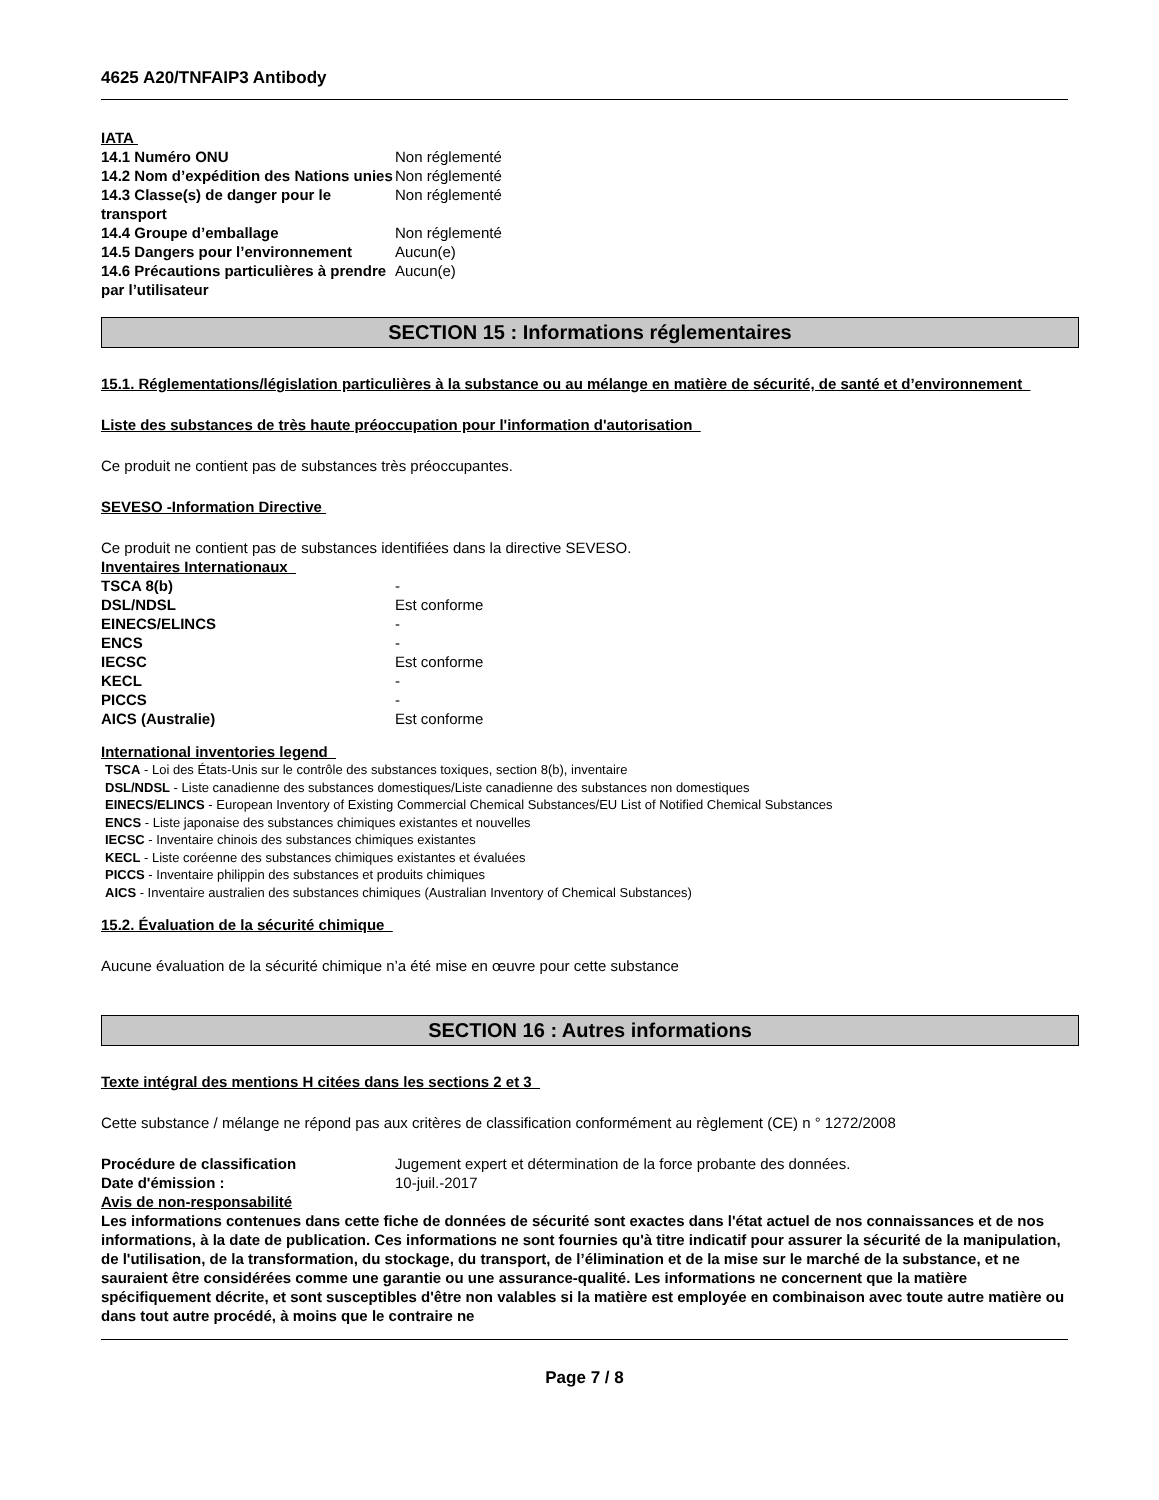4625 A20/TNFAIP3 Antibody
IATA
| 14.1 Numéro ONU | Non réglementé |
| 14.2 Nom d’expédition des Nations unies | Non réglementé |
| 14.3 Classe(s) de danger pour le transport | Non réglementé |
| 14.4 Groupe d’emballage | Non réglementé |
| 14.5 Dangers pour l’environnement | Aucun(e) |
| 14.6 Précautions particulières à prendre par l’utilisateur | Aucun(e) |
SECTION 15 : Informations réglementaires
15.1. Réglementations/législation particulières à la substance ou au mélange en matière de sécurité, de santé et d’environnement
Liste des substances de très haute préoccupation pour l'information d'autorisation
Ce produit ne contient pas de substances très préoccupantes.
SEVESO -Information Directive
Ce produit ne contient pas de substances identifiées dans la directive SEVESO.
Inventaires Internationaux
| TSCA 8(b) | - |
| DSL/NDSL | Est conforme |
| EINECS/ELINCS | - |
| ENCS | - |
| IECSC | Est conforme |
| KECL | - |
| PICCS | - |
| AICS (Australie) | Est conforme |
International inventories legend
TSCA - Loi des États-Unis sur le contrôle des substances toxiques, section 8(b), inventaire
DSL/NDSL - Liste canadienne des substances domestiques/Liste canadienne des substances non domestiques
EINECS/ELINCS - European Inventory of Existing Commercial Chemical Substances/EU List of Notified Chemical Substances
ENCS - Liste japonaise des substances chimiques existantes et nouvelles
IECSC - Inventaire chinois des substances chimiques existantes
KECL - Liste coréenne des substances chimiques existantes et évaluées
PICCS - Inventaire philippin des substances et produits chimiques
AICS - Inventaire australien des substances chimiques (Australian Inventory of Chemical Substances)
15.2. Évaluation de la sécurité chimique
Aucune évaluation de la sécurité chimique n’a été mise en œuvre pour cette substance
SECTION 16 : Autres informations
Texte intégral des mentions H citées dans les sections 2 et 3
Cette substance / mélange ne répond pas aux critères de classification conformément au règlement (CE) n ° 1272/2008
| Procédure de classification | Jugement expert et détermination de la force probante des données. |
| Date d'émission : | 10-juil.-2017 |
Avis de non-responsabilité
Les informations contenues dans cette fiche de données de sécurité sont exactes dans l'état actuel de nos connaissances et de nos informations, à la date de publication. Ces informations ne sont fournies qu'à titre indicatif pour assurer la sécurité de la manipulation, de l'utilisation, de la transformation, du stockage, du transport, de l’élimination et de la mise sur le marché de la substance, et ne sauraient être considérées comme une garantie ou une assurance-qualité. Les informations ne concernent que la matière spécifiquement décrite, et sont susceptibles d'être non valables si la matière est employée en combinaison avec toute autre matière ou dans tout autre procédé, à moins que le contraire ne
Page 7 / 8